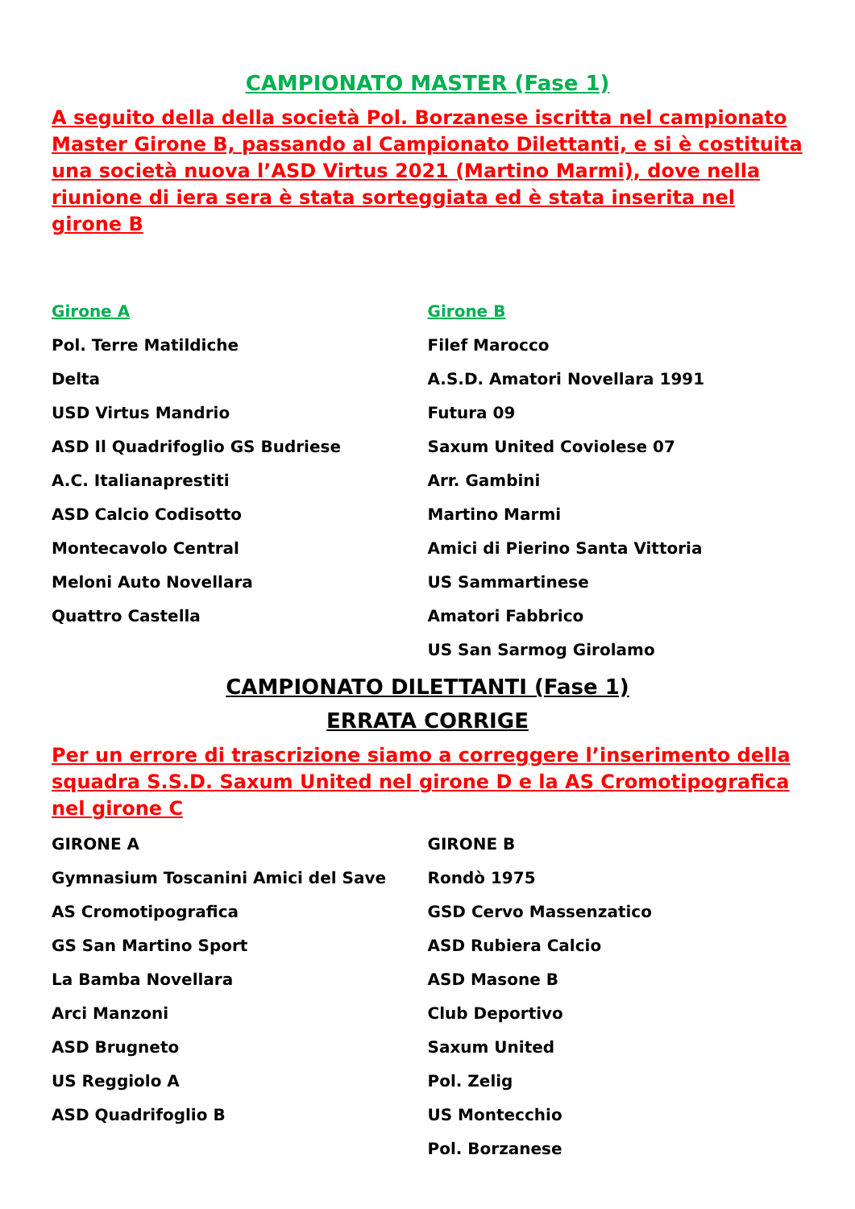CAMPIONATO MASTER (Fase 1)
A seguito della della società Pol. Borzanese iscritta nel campionato Master Girone B, passando al Campionato Dilettanti, e si è costituita una società nuova l’ASD Virtus 2021 (Martino Marmi), dove nella riunione di iera sera è stata sorteggiata ed è stata inserita nel girone B
Girone A
Pol. Terre Matildiche
Delta
USD Virtus Mandrio
ASD Il Quadrifoglio GS Budriese
A.C. Italianaprestiti
ASD Calcio Codisotto
Montecavolo Central
Meloni Auto Novellara
Quattro Castella
Girone B
Filef Marocco
A.S.D. Amatori Novellara 1991
Futura 09
Saxum United Coviolese 07
Arr. Gambini
Martino Marmi
Amici di Pierino Santa Vittoria
US Sammartinese
Amatori Fabbrico
US San Sarmog Girolamo
CAMPIONATO DILETTANTI (Fase 1)
ERRATA CORRIGE
Per un errore di trascrizione siamo a correggere l’inserimento della squadra S.S.D. Saxum United nel girone D e la AS Cromotipografica nel girone C
GIRONE A
Gymnasium Toscanini Amici del Save
AS Cromotipografica
GS San Martino Sport
La Bamba Novellara
Arci Manzoni
ASD Brugneto
US Reggiolo A
ASD Quadrifoglio B
GIRONE B
Rondò 1975
GSD Cervo Massenzatico
ASD Rubiera Calcio
ASD Masone B
Club Deportivo
Saxum United
Pol. Zelig
US Montecchio
Pol. Borzanese